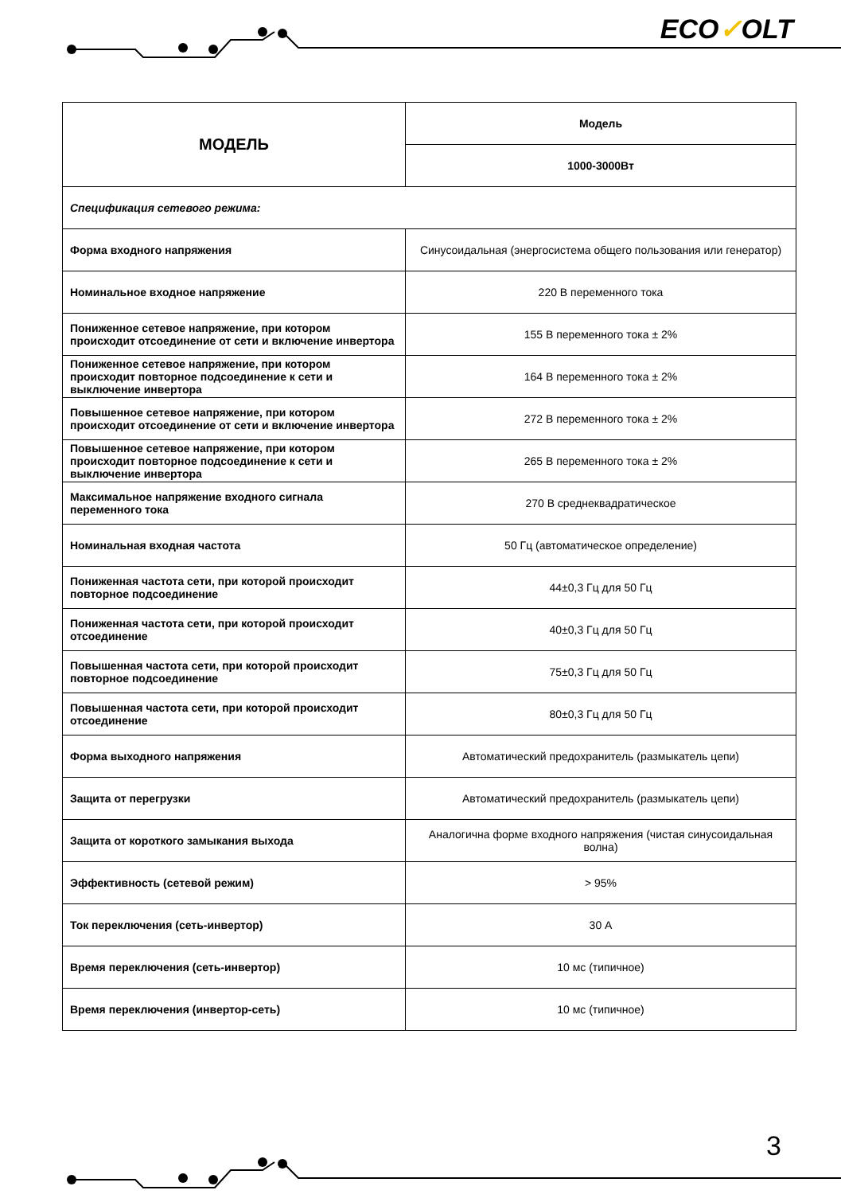ECO✓OLT
| МОДЕЛЬ | Модель |
| | 1000-3000Вт |
| Спецификация сетевого режима: | |
| Форма входного напряжения | Синусоидальная (энергосистема общего пользования или генератор) |
| Номинальное входное напряжение | 220 В переменного тока |
| Пониженное сетевое напряжение, при котором происходит отсоединение от сети и включение инвертора | 155 В переменного тока ± 2% |
| Пониженное сетевое напряжение, при котором происходит повторное подсоединение к сети и выключение инвертора | 164 В переменного тока ± 2% |
| Повышенное сетевое напряжение, при котором происходит отсоединение от сети и включение инвертора | 272 В переменного тока ± 2% |
| Повышенное сетевое напряжение, при котором происходит повторное подсоединение к сети и выключение инвертора | 265 В переменного тока ± 2% |
| Максимальное напряжение входного сигнала переменного тока | 270 В среднеквадратическое |
| Номинальная входная частота | 50 Гц (автоматическое определение) |
| Пониженная частота сети, при которой происходит повторное подсоединение | 44±0,3 Гц для 50 Гц |
| Пониженная частота сети, при которой происходит отсоединение | 40±0,3 Гц для 50 Гц |
| Повышенная частота сети, при которой происходит повторное подсоединение | 75±0,3 Гц для 50 Гц |
| Повышенная частота сети, при которой происходит отсоединение | 80±0,3 Гц для 50 Гц |
| Форма выходного напряжения | Автоматический предохранитель (размыкатель цепи) |
| Защита от перегрузки | Автоматический предохранитель (размыкатель цепи) |
| Защита от короткого замыкания выхода | Аналогична форме входного напряжения (чистая синусоидальная волна) |
| Эффективность (сетевой режим) | > 95% |
| Ток переключения (сеть-инвертор) | 30 А |
| Время переключения (сеть-инвертор) | 10 мс (типичное) |
| Время переключения (инвертор-сеть) | 10 мс (типичное) |
3